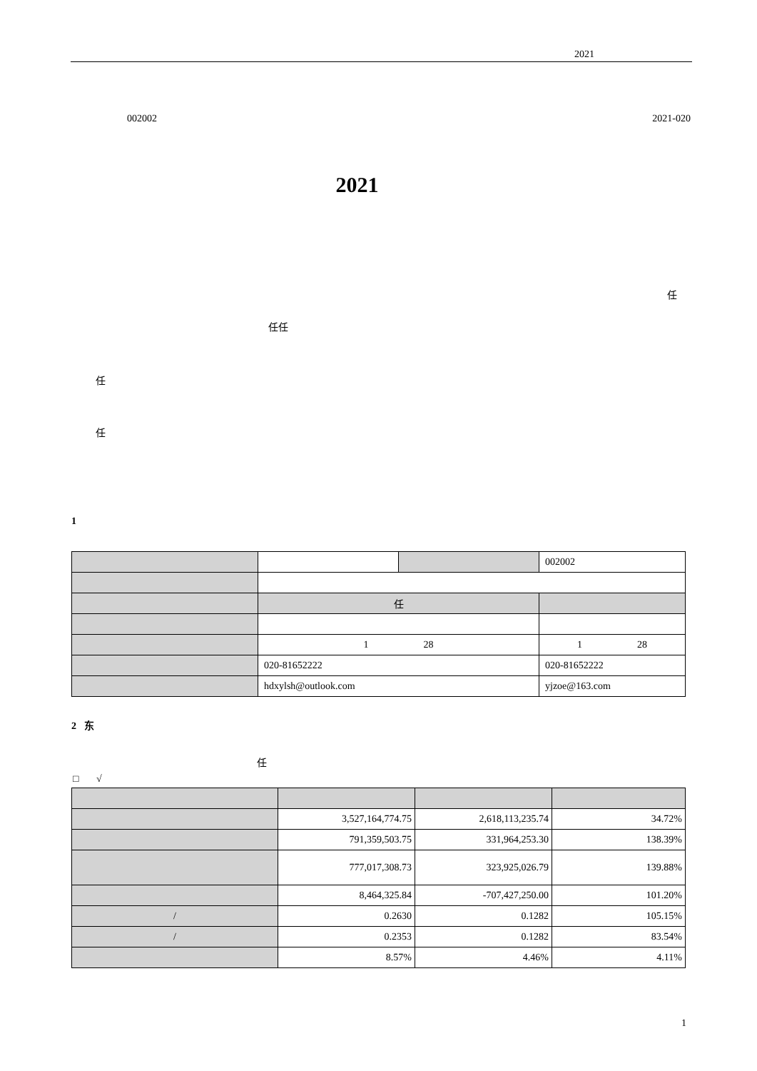2021
002002 2021-020
2021
任
任任
任
任
1
| | | | 002002 |
| | 任 | | |
| | 1 28 | | 1 28 |
| | 020-81652222 | | 020-81652222 |
| | hdxylsh@outlook.com | | yjzoe@163.com |
2 东
任
□ √
| | 3,527,164,774.75 | 2,618,113,235.74 | 34.72% |
| | 791,359,503.75 | 331,964,253.30 | 138.39% |
| | 777,017,308.73 | 323,925,026.79 | 139.88% |
| | 8,464,325.84 | -707,427,250.00 | 101.20% |
| / | 0.2630 | 0.1282 | 105.15% |
| / | 0.2353 | 0.1282 | 83.54% |
| | 8.57% | 4.46% | 4.11% |
1